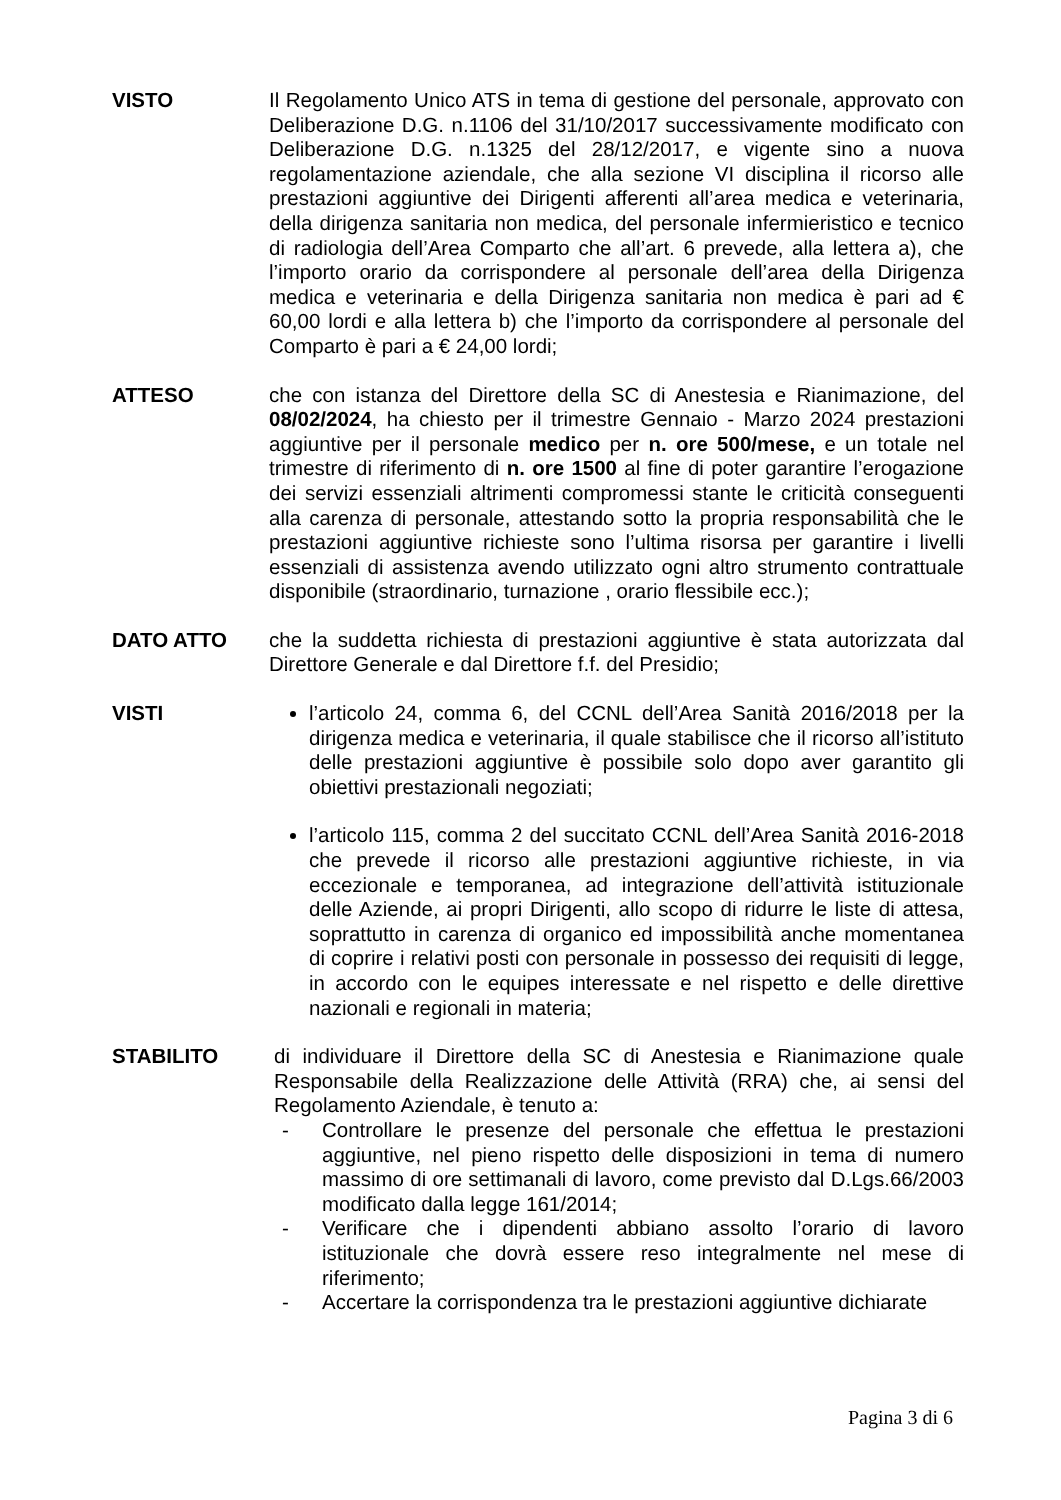VISTO Il Regolamento Unico ATS in tema di gestione del personale, approvato con Deliberazione D.G. n.1106 del 31/10/2017 successivamente modificato con Deliberazione D.G. n.1325 del 28/12/2017, e vigente sino a nuova regolamentazione aziendale, che alla sezione VI disciplina il ricorso alle prestazioni aggiuntive dei Dirigenti afferenti all’area medica e veterinaria, della dirigenza sanitaria non medica, del personale infermieristico e tecnico di radiologia dell’Area Comparto che all’art. 6 prevede, alla lettera a), che l’importo orario da corrispondere al personale dell’area della Dirigenza medica e veterinaria e della Dirigenza sanitaria non medica è pari ad € 60,00 lordi e alla lettera b) che l’importo da corrispondere al personale del Comparto è pari a € 24,00 lordi;
ATTESO che con istanza del Direttore della SC di Anestesia e Rianimazione, del 08/02/2024, ha chiesto per il trimestre Gennaio - Marzo 2024 prestazioni aggiuntive per il personale medico per n. ore 500/mese, e un totale nel trimestre di riferimento di n. ore 1500 al fine di poter garantire l’erogazione dei servizi essenziali altrimenti compromessi stante le criticità conseguenti alla carenza di personale, attestando sotto la propria responsabilità che le prestazioni aggiuntive richieste sono l’ultima risorsa per garantire i livelli essenziali di assistenza avendo utilizzato ogni altro strumento contrattuale disponibile (straordinario, turnazione , orario flessibile ecc.);
DATO ATTO che la suddetta richiesta di prestazioni aggiuntive è stata autorizzata dal Direttore Generale e dal Direttore f.f. del Presidio;
VISTI l’articolo 24, comma 6, del CCNL dell’Area Sanità 2016/2018 per la dirigenza medica e veterinaria, il quale stabilisce che il ricorso all’istituto delle prestazioni aggiuntive è possibile solo dopo aver garantito gli obiettivi prestazionali negoziati;
l’articolo 115, comma 2 del succitato CCNL dell’Area Sanità 2016-2018 che prevede il ricorso alle prestazioni aggiuntive richieste, in via eccezionale e temporanea, ad integrazione dell’attività istituzionale delle Aziende, ai propri Dirigenti, allo scopo di ridurre le liste di attesa, soprattutto in carenza di organico ed impossibilità anche momentanea di coprire i relativi posti con personale in possesso dei requisiti di legge, in accordo con le equipes interessate e nel rispetto e delle direttive nazionali e regionali in materia;
STABILITO di individuare il Direttore della SC di Anestesia e Rianimazione quale Responsabile della Realizzazione delle Attività (RRA) che, ai sensi del Regolamento Aziendale, è tenuto a:
- Controllare le presenze del personale che effettua le prestazioni aggiuntive, nel pieno rispetto delle disposizioni in tema di numero massimo di ore settimanali di lavoro, come previsto dal D.Lgs.66/2003 modificato dalla legge 161/2014;
- Verificare che i dipendenti abbiano assolto l’orario di lavoro istituzionale che dovrà essere reso integralmente nel mese di riferimento;
- Accertare la corrispondenza tra le prestazioni aggiuntive dichiarate
Pagina 3 di 6